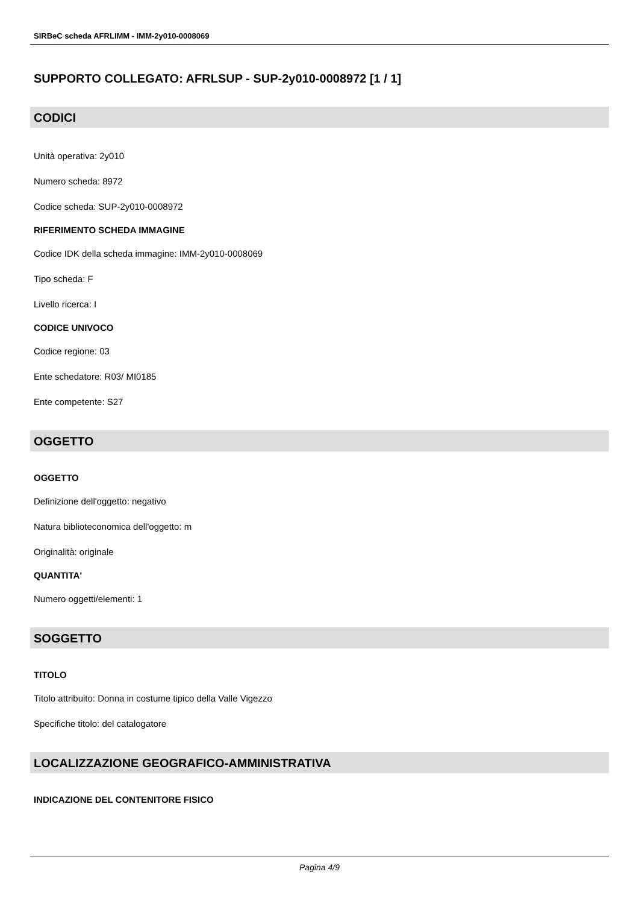SIRBeC scheda AFRLIMM - IMM-2y010-0008069
SUPPORTO COLLEGATO: AFRLSUP - SUP-2y010-0008972 [1 / 1]
CODICI
Unità operativa: 2y010
Numero scheda: 8972
Codice scheda: SUP-2y010-0008972
RIFERIMENTO SCHEDA IMMAGINE
Codice IDK della scheda immagine: IMM-2y010-0008069
Tipo scheda: F
Livello ricerca: I
CODICE UNIVOCO
Codice regione: 03
Ente schedatore: R03/ MI0185
Ente competente: S27
OGGETTO
OGGETTO
Definizione dell'oggetto: negativo
Natura biblioteconomica dell'oggetto: m
Originalità: originale
QUANTITA'
Numero oggetti/elementi: 1
SOGGETTO
TITOLO
Titolo attribuito: Donna in costume tipico della Valle Vigezzo
Specifiche titolo: del catalogatore
LOCALIZZAZIONE GEOGRAFICO-AMMINISTRATIVA
INDICAZIONE DEL CONTENITORE FISICO
Pagina 4/9